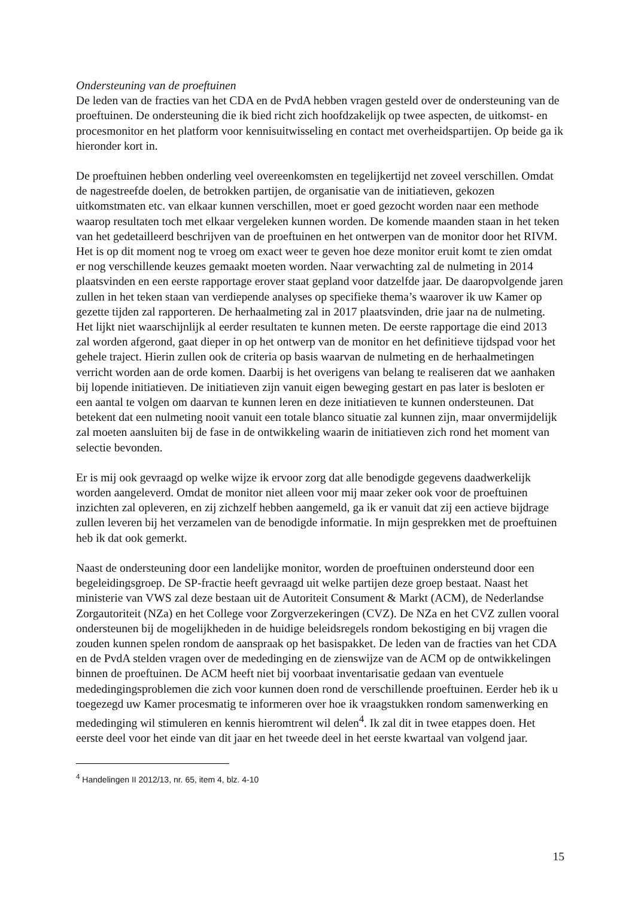Ondersteuning van de proeftuinen
De leden van de fracties van het CDA en de PvdA hebben vragen gesteld over de ondersteuning van de proeftuinen. De ondersteuning die ik bied richt zich hoofdzakelijk op twee aspecten, de uitkomst- en procesmonitor en het platform voor kennisuitwisseling en contact met overheidspartijen. Op beide ga ik hieronder kort in.
De proeftuinen hebben onderling veel overeenkomsten en tegelijkertijd net zoveel verschillen. Omdat de nagestreefde doelen, de betrokken partijen, de organisatie van de initiatieven, gekozen uitkomstmaten etc. van elkaar kunnen verschillen, moet er goed gezocht worden naar een methode waarop resultaten toch met elkaar vergeleken kunnen worden. De komende maanden staan in het teken van het gedetailleerd beschrijven van de proeftuinen en het ontwerpen van de monitor door het RIVM. Het is op dit moment nog te vroeg om exact weer te geven hoe deze monitor eruit komt te zien omdat er nog verschillende keuzes gemaakt moeten worden. Naar verwachting zal de nulmeting in 2014 plaatsvinden en een eerste rapportage erover staat gepland voor datzelfde jaar. De daaropvolgende jaren zullen in het teken staan van verdiepende analyses op specifieke thema’s waarover ik uw Kamer op gezette tijden zal rapporteren. De herhaalmeting zal in 2017 plaatsvinden, drie jaar na de nulmeting. Het lijkt niet waarschijnlijk al eerder resultaten te kunnen meten. De eerste rapportage die eind 2013 zal worden afgerond, gaat dieper in op het ontwerp van de monitor en het definitieve tijdspad voor het gehele traject. Hierin zullen ook de criteria op basis waarvan de nulmeting en de herhaalmetingen verricht worden aan de orde komen. Daarbij is het overigens van belang te realiseren dat we aanhaken bij lopende initiatieven. De initiatieven zijn vanuit eigen beweging gestart en pas later is besloten er een aantal te volgen om daarvan te kunnen leren en deze initiatieven te kunnen ondersteunen. Dat betekent dat een nulmeting nooit vanuit een totale blanco situatie zal kunnen zijn, maar onvermijdelijk zal moeten aansluiten bij de fase in de ontwikkeling waarin de initiatieven zich rond het moment van selectie bevonden.
Er is mij ook gevraagd op welke wijze ik ervoor zorg dat alle benodigde gegevens daadwerkelijk worden aangeleverd. Omdat de monitor niet alleen voor mij maar zeker ook voor de proeftuinen inzichten zal opleveren, en zij zichzelf hebben aangemeld, ga ik er vanuit dat zij een actieve bijdrage zullen leveren bij het verzamelen van de benodigde informatie. In mijn gesprekken met de proeftuinen heb ik dat ook gemerkt.
Naast de ondersteuning door een landelijke monitor, worden de proeftuinen ondersteund door een begeleidingsgroep. De SP-fractie heeft gevraagd uit welke partijen deze groep bestaat. Naast het ministerie van VWS zal deze bestaan uit de Autoriteit Consument & Markt (ACM), de Nederlandse Zorgautoriteit (NZa) en het College voor Zorgverzekeringen (CVZ). De NZa en het CVZ zullen vooral ondersteunen bij de mogelijkheden in de huidige beleidsregels rondom bekostiging en bij vragen die zouden kunnen spelen rondom de aanspraak op het basispakket. De leden van de fracties van het CDA en de PvdA stelden vragen over de mededinging en de zienswijze van de ACM op de ontwikkelingen binnen de proeftuinen. De ACM heeft niet bij voorbaat inventarisatie gedaan van eventuele mededingingsproblemen die zich voor kunnen doen rond de verschillende proeftuinen. Eerder heb ik u toegezegd uw Kamer procesmatig te informeren over hoe ik vraagstukken rondom samenwerking en mededinging wil stimuleren en kennis hieromtrent wil delen<sup>4</sup>. Ik zal dit in twee etappes doen. Het eerste deel voor het einde van dit jaar en het tweede deel in het eerste kwartaal van volgend jaar.
<sup>4</sup> Handelingen II 2012/13, nr. 65, item 4, blz. 4-10
15